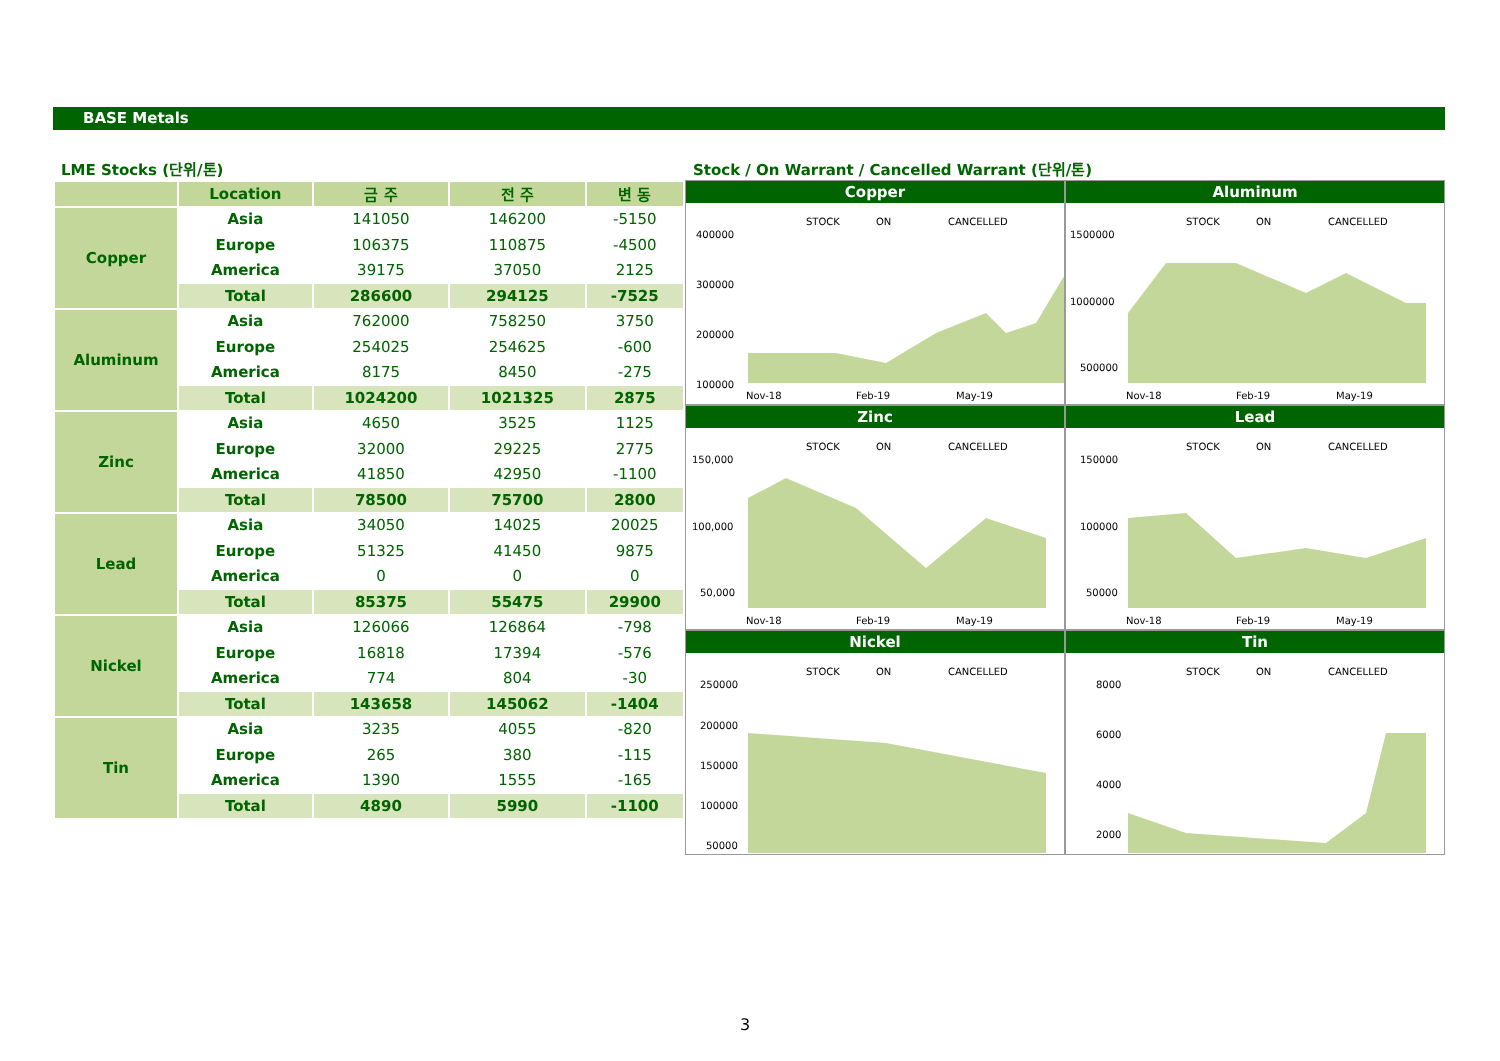BASE Metals
LME Stocks (단위/톤)
| | Location | 금 주 | 전 주 | 변 동 |
| --- | --- | --- | --- | --- |
| Copper | Asia | 141050 | 146200 | -5150 |
| | Europe | 106375 | 110875 | -4500 |
| | America | 39175 | 37050 | 2125 |
| | Total | 286600 | 294125 | -7525 |
| Aluminum | Asia | 762000 | 758250 | 3750 |
| | Europe | 254025 | 254625 | -600 |
| | America | 8175 | 8450 | -275 |
| | Total | 1024200 | 1021325 | 2875 |
| Zinc | Asia | 4650 | 3525 | 1125 |
| | Europe | 32000 | 29225 | 2775 |
| | America | 41850 | 42950 | -1100 |
| | Total | 78500 | 75700 | 2800 |
| Lead | Asia | 34050 | 14025 | 20025 |
| | Europe | 51325 | 41450 | 9875 |
| | America | 0 | 0 | 0 |
| | Total | 85375 | 55475 | 29900 |
| Nickel | Asia | 126066 | 126864 | -798 |
| | Europe | 16818 | 17394 | -576 |
| | America | 774 | 804 | -30 |
| | Total | 143658 | 145062 | -1404 |
| Tin | Asia | 3235 | 4055 | -820 |
| | Europe | 265 | 380 | -115 |
| | America | 1390 | 1555 | -165 |
| | Total | 4890 | 5990 | -1100 |
Stock / On Warrant / Cancelled Warrant (단위/톤)
Copper
STOCK
ON
CANCELLED
400000
300000
200000
100000
Nov-18
Feb-19
May-19
Aluminum
STOCK
ON
CANCELLED
1500000
1000000
500000
Nov-18
Feb-19
May-19
Zinc
STOCK
ON
CANCELLED
150,000
100,000
50,000
Nov-18
Feb-19
May-19
Lead
STOCK
ON
CANCELLED
150000
100000
50000
Nov-18
Feb-19
May-19
Nickel
STOCK
ON
CANCELLED
250000
200000
150000
100000
50000
Nov-18
Tin
STOCK
ON
CANCELLED
8000
6000
4000
2000
3